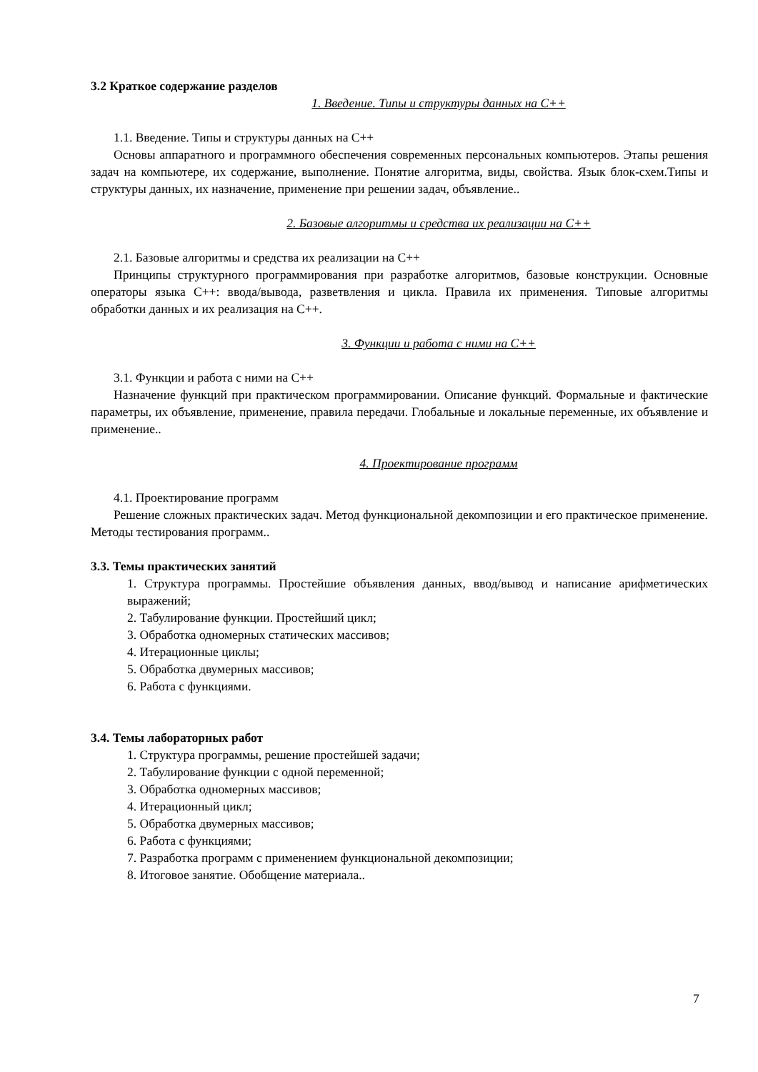3.2 Краткое содержание разделов
1. Введение. Типы и структуры данных на С++
1.1. Введение. Типы и структуры данных на С++
Основы аппаратного и программного обеспечения современных персональных компьютеров. Этапы решения задач на компьютере, их содержание, выполнение. Понятие алгоритма, виды, свойства. Язык блок-схем.Типы и структуры данных, их назначение, применение при решении задач, объявление..
2. Базовые алгоритмы и средства их реализации на С++
2.1. Базовые алгоритмы и средства их реализации на С++
Принципы структурного программирования при разработке алгоритмов, базовые конструкции. Основные операторы языка С++: ввода/вывода, разветвления и цикла. Правила их применения. Типовые алгоритмы обработки данных и их реализация на С++.
3. Функции и работа с ними на С++
3.1. Функции и работа с ними на С++
Назначение функций при практическом программировании. Описание функций. Формальные и фактические параметры, их объявление, применение, правила передачи. Глобальные и локальные переменные, их объявление и применение..
4. Проектирование программ
4.1. Проектирование программ
Решение сложных практических задач. Метод функциональной декомпозиции и его практическое применение. Методы тестирования программ..
3.3. Темы практических занятий
1. Структура программы. Простейшие объявления данных, ввод/вывод и написание арифметических выражений;
2. Табулирование функции. Простейший цикл;
3. Обработка одномерных статических массивов;
4. Итерационные циклы;
5. Обработка двумерных массивов;
6. Работа с функциями.
3.4. Темы лабораторных работ
1. Структура программы, решение простейшей задачи;
2. Табулирование функции с одной переменной;
3. Обработка одномерных массивов;
4. Итерационный цикл;
5. Обработка двумерных массивов;
6. Работа с функциями;
7. Разработка программ с применением функциональной декомпозиции;
8. Итоговое занятие. Обобщение материала..
7